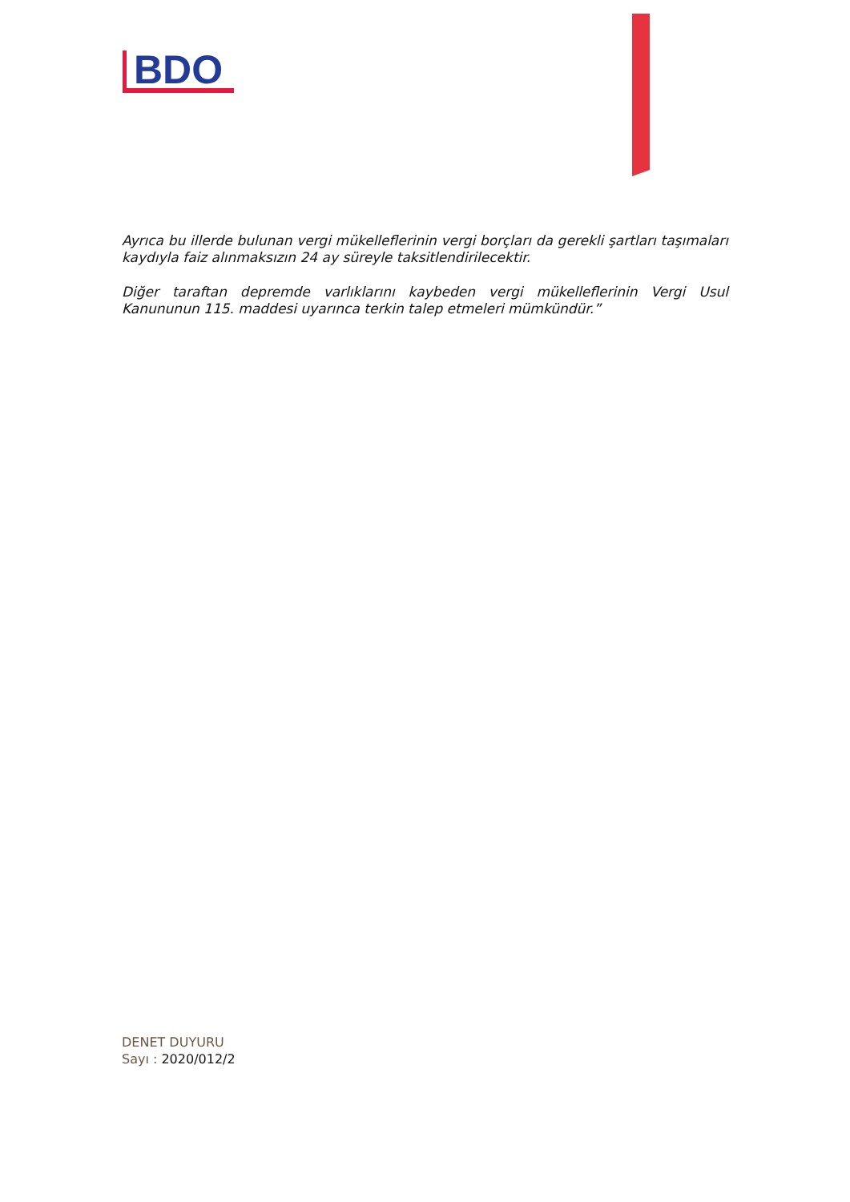BDO
Ayrıca bu illerde bulunan vergi mükelleflerinin vergi borçları da gerekli şartları taşımaları kaydıyla faiz alınmaksızın 24 ay süreyle taksitlendirilecektir.
Diğer taraftan depremde varlıklarını kaybeden vergi mükelleflerinin Vergi Usul Kanununun 115. maddesi uyarınca terkin talep etmeleri mümkündür.”
DENET DUYURU
Sayı : 2020/012/2